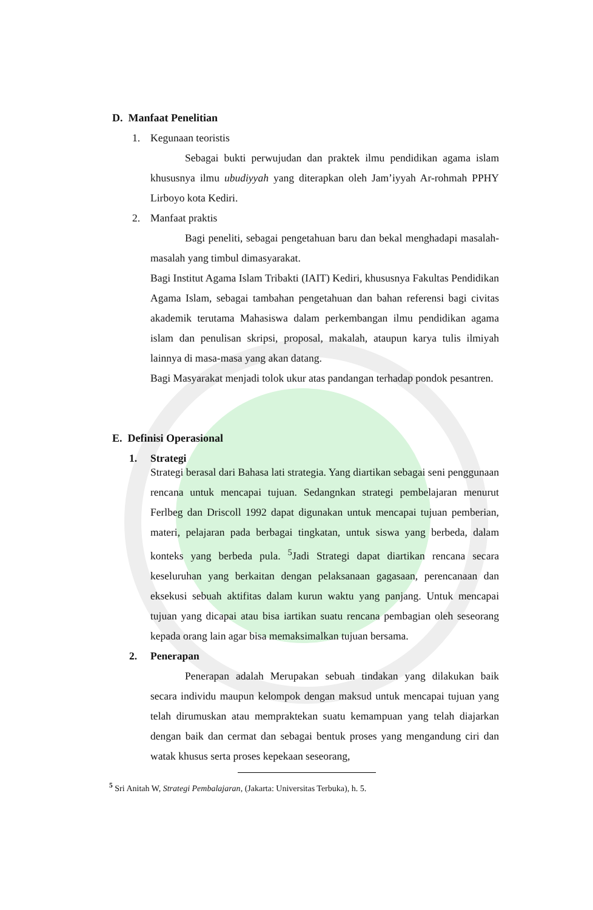D. Manfaat Penelitian
1. Kegunaan teoristis
Sebagai bukti perwujudan dan praktek ilmu pendidikan agama islam khususnya ilmu ubudiyyah yang diterapkan oleh Jam’iyyah Ar-rohmah PPHY Lirboyo kota Kediri.
2. Manfaat praktis
Bagi peneliti, sebagai pengetahuan baru dan bekal menghadapi masalah-masalah yang timbul dimasyarakat.
Bagi Institut Agama Islam Tribakti (IAIT) Kediri, khususnya Fakultas Pendidikan Agama Islam, sebagai tambahan pengetahuan dan bahan referensi bagi civitas akademik terutama Mahasiswa dalam perkembangan ilmu pendidikan agama islam dan penulisan skripsi, proposal, makalah, ataupun karya tulis ilmiyah lainnya di masa-masa yang akan datang.
Bagi Masyarakat menjadi tolok ukur atas pandangan terhadap pondok pesantren.
E. Definisi Operasional
1. Strategi
Strategi berasal dari Bahasa lati strategia. Yang diartikan sebagai seni penggunaan rencana untuk mencapai tujuan. Sedangnkan strategi pembelajaran menurut Ferlbeg dan Driscoll 1992 dapat digunakan untuk mencapai tujuan pemberian, materi, pelajaran pada berbagai tingkatan, untuk siswa yang berbeda, dalam konteks yang berbeda pula. <sup>5</sup>Jadi Strategi dapat diartikan rencana secara keseluruhan yang berkaitan dengan pelaksanaan gagasaan, perencanaan dan eksekusi sebuah aktifitas dalam kurun waktu yang panjang. Untuk mencapai tujuan yang dicapai atau bisa iartikan suatu rencana pembagian oleh seseorang kepada orang lain agar bisa memaksimalkan tujuan bersama.
2. Penerapan
Penerapan adalah Merupakan sebuah tindakan yang dilakukan baik secara individu maupun kelompok dengan maksud untuk mencapai tujuan yang telah dirumuskan atau mempraktekan suatu kemampuan yang telah diajarkan dengan baik dan cermat dan sebagai bentuk proses yang mengandung ciri dan watak khusus serta proses kepekaan seseorang,
<sup>5</sup> Sri Anitah W, Strategi Pembalajaran, (Jakarta: Universitas Terbuka), h. 5.